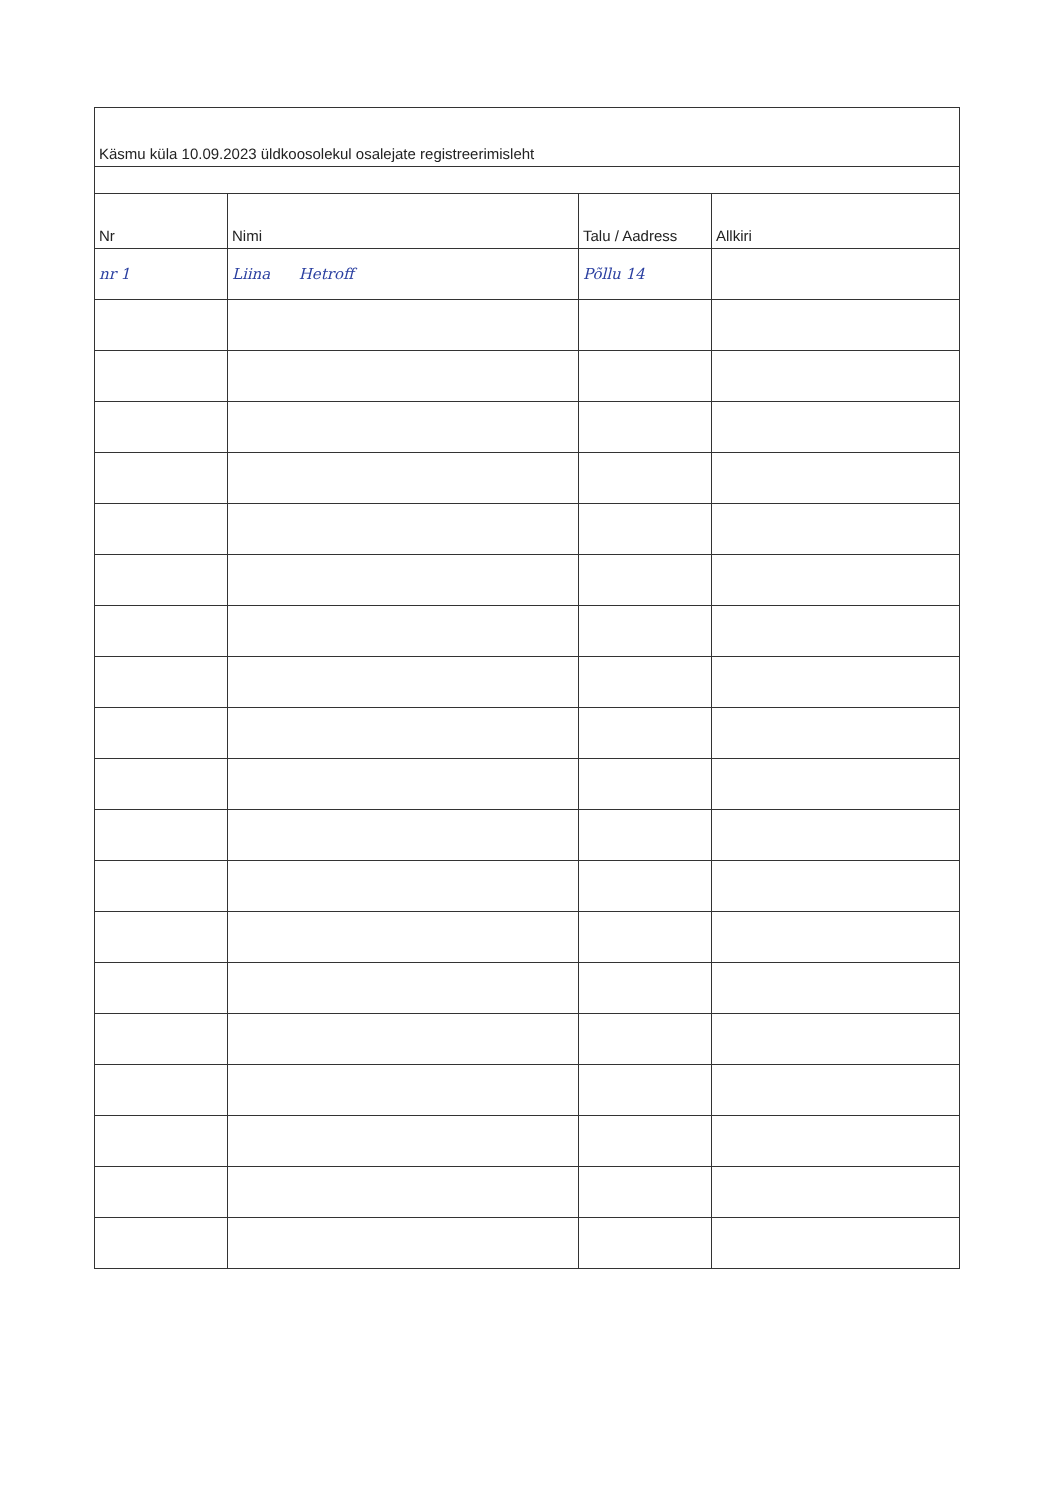| Käsmu küla 10.09.2023 üldkoosolekul osalejate registreerimisleht | | | |
| Nr | Nimi | Talu / Aadress | Allkiri |
| nr 1 | Liina Hetroff | Põllu 14 | |